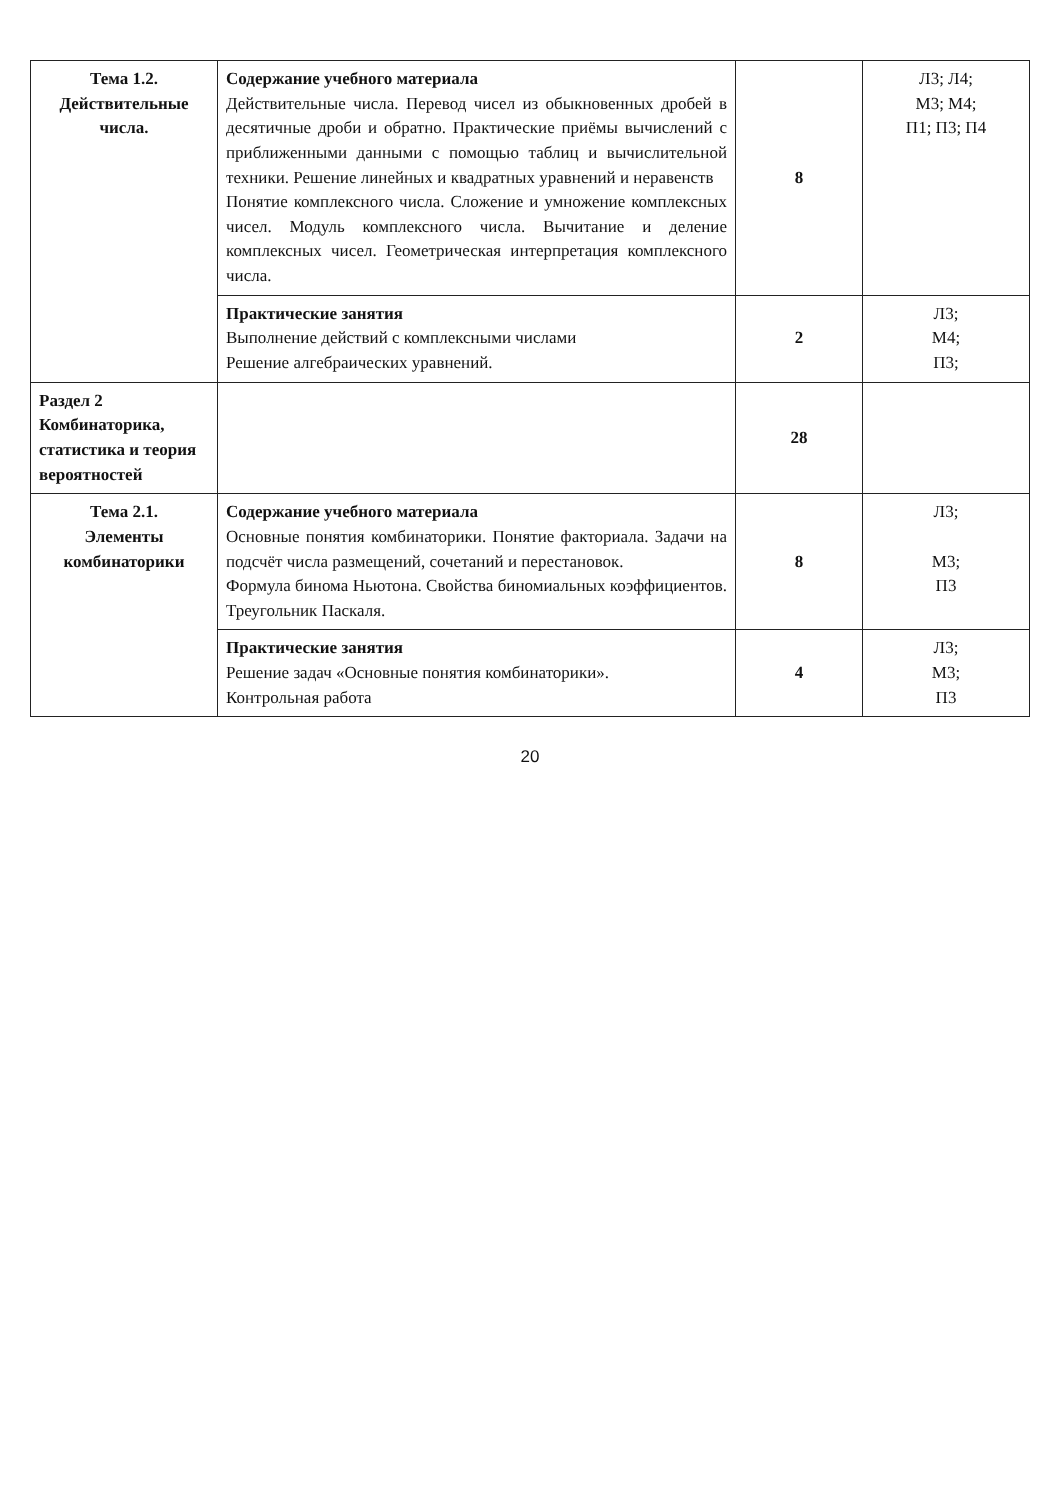| Тема 1.2. Действительные числа. | Содержание учебного материала Действительные числа. Перевод чисел из обыкновенных дробей в десятичные дроби и обратно. Практические приёмы вычислений с приближенными данными с помощью таблиц и вычислительной техники. Решение линейных и квадратных уравнений и неравенств Понятие комплексного числа. Сложение и умножение комплексных чисел. Модуль комплексного числа. Вычитание и деление комплексных чисел. Геометрическая интерпретация комплексного числа. | 8 | Л3; Л4; М3; М4; П1; П3; П4 |
| | Практические занятия Выполнение действий с комплексными числами Решение алгебраических уравнений. | 2 | Л3; М4; П3; |
| Раздел 2 Комбинаторика, статистика и теория вероятностей | | 28 | |
| Тема 2.1. Элементы комбинаторики | Содержание учебного материала Основные понятия комбинаторики. Понятие факториала. Задачи на подсчёт числа размещений, сочетаний и перестановок. Формула бинома Ньютона. Свойства биномиальных коэффициентов. Треугольник Паскаля. | 8 | Л3; М3; П3 |
| | Практические занятия Решение задач «Основные понятия комбинаторики». Контрольная работа | 4 | Л3; М3; П3 |
20